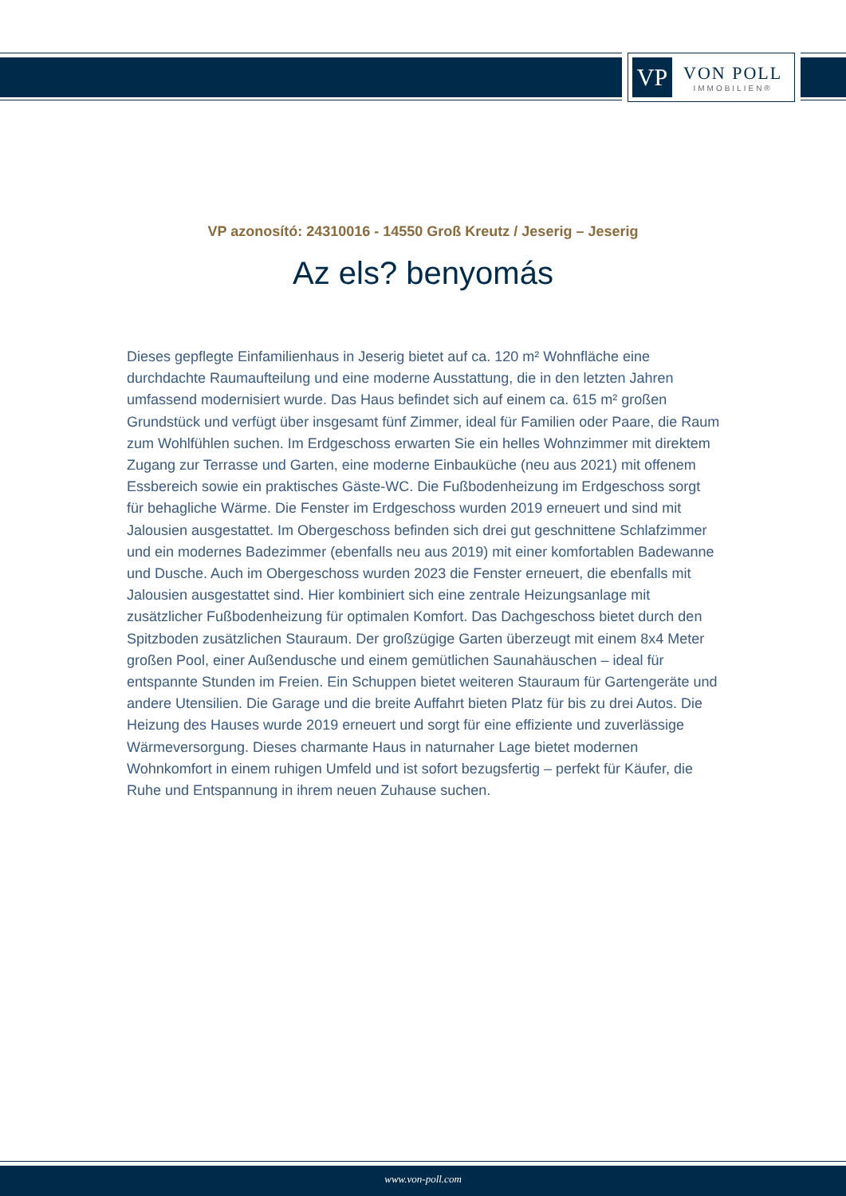VP
VON POLL
IMMOBILIEN®
VP azonosító: 24310016 - 14550 Groß Kreutz / Jeserig – Jeserig
Az els? benyomás
Dieses gepflegte Einfamilienhaus in Jeserig bietet auf ca. 120 m² Wohnfläche eine durchdachte Raumaufteilung und eine moderne Ausstattung, die in den letzten Jahren umfassend modernisiert wurde. Das Haus befindet sich auf einem ca. 615 m² großen Grundstück und verfügt über insgesamt fünf Zimmer, ideal für Familien oder Paare, die Raum zum Wohlfühlen suchen. Im Erdgeschoss erwarten Sie ein helles Wohnzimmer mit direktem Zugang zur Terrasse und Garten, eine moderne Einbauküche (neu aus 2021) mit offenem Essbereich sowie ein praktisches Gäste-WC. Die Fußbodenheizung im Erdgeschoss sorgt für behagliche Wärme. Die Fenster im Erdgeschoss wurden 2019 erneuert und sind mit Jalousien ausgestattet. Im Obergeschoss befinden sich drei gut geschnittene Schlafzimmer und ein modernes Badezimmer (ebenfalls neu aus 2019) mit einer komfortablen Badewanne und Dusche. Auch im Obergeschoss wurden 2023 die Fenster erneuert, die ebenfalls mit Jalousien ausgestattet sind. Hier kombiniert sich eine zentrale Heizungsanlage mit zusätzlicher Fußbodenheizung für optimalen Komfort. Das Dachgeschoss bietet durch den Spitzboden zusätzlichen Stauraum. Der großzügige Garten überzeugt mit einem 8x4 Meter großen Pool, einer Außendusche und einem gemütlichen Saunahäuschen – ideal für entspannte Stunden im Freien. Ein Schuppen bietet weiteren Stauraum für Gartengeräte und andere Utensilien. Die Garage und die breite Auffahrt bieten Platz für bis zu drei Autos. Die Heizung des Hauses wurde 2019 erneuert und sorgt für eine effiziente und zuverlässige Wärmeversorgung. Dieses charmante Haus in naturnaher Lage bietet modernen Wohnkomfort in einem ruhigen Umfeld und ist sofort bezugsfertig – perfekt für Käufer, die Ruhe und Entspannung in ihrem neuen Zuhause suchen.
www.von-poll.com